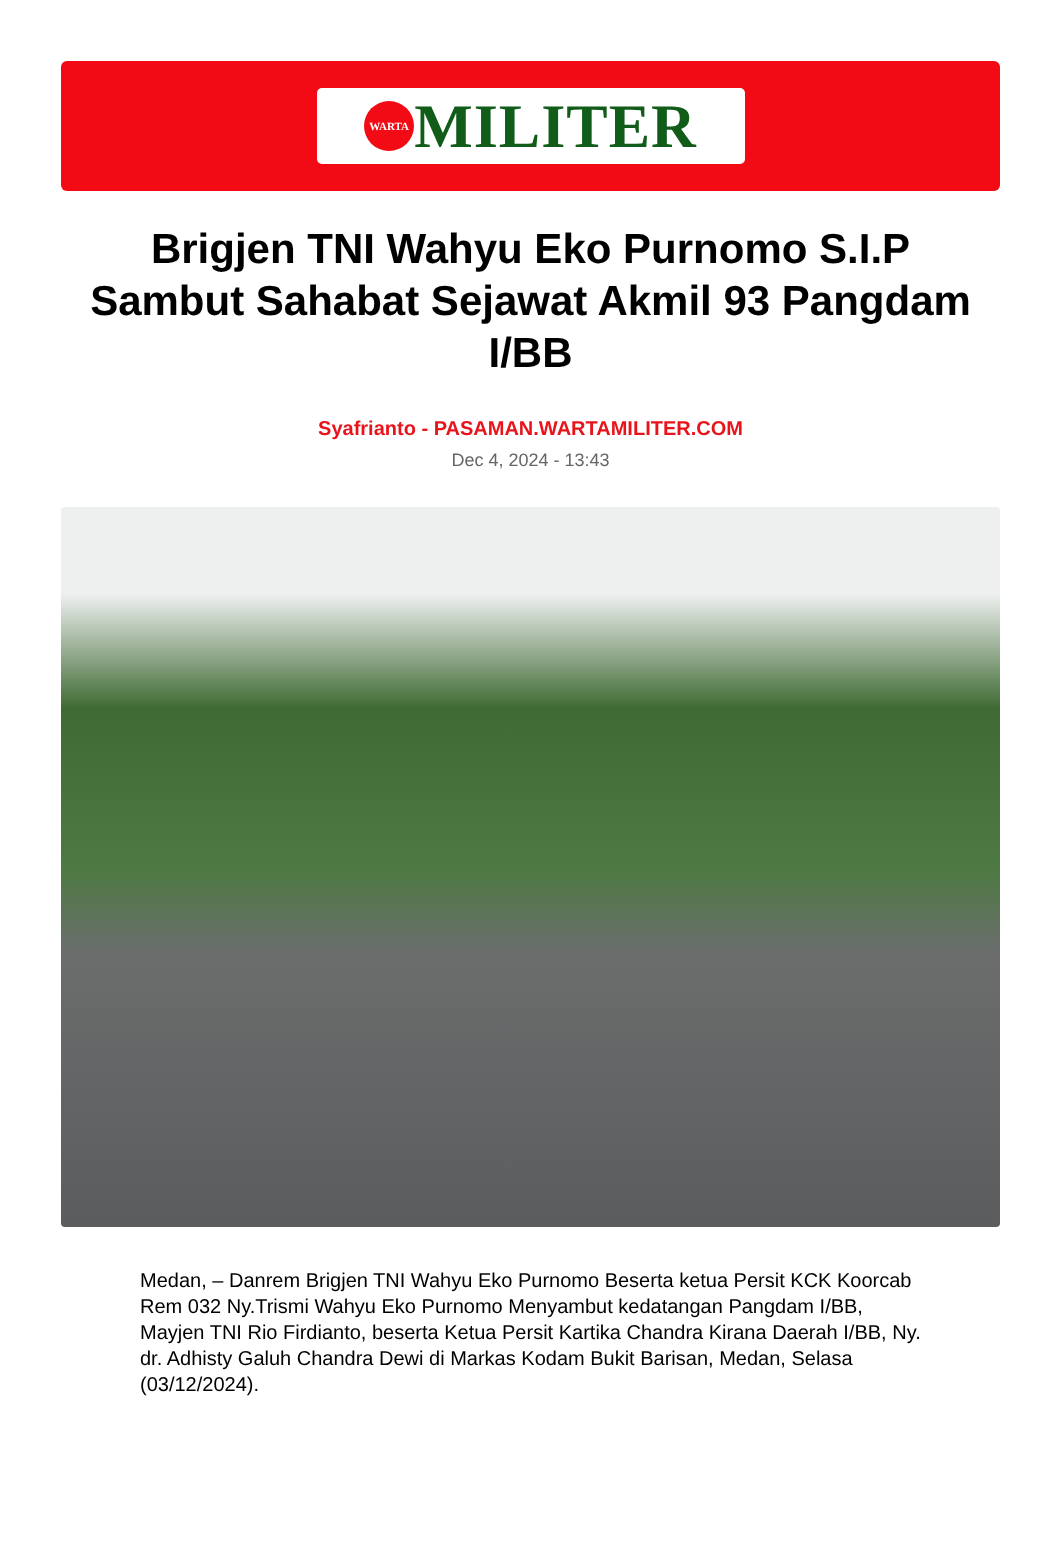WARTA
MILITER
Brigjen TNI Wahyu Eko Purnomo S.I.P Sambut Sahabat Sejawat Akmil 93 Pangdam I/BB
Syafrianto - PASAMAN.WARTAMILITER.COM
Dec 4, 2024 - 13:43
Medan, – Danrem Brigjen TNI Wahyu Eko Purnomo Beserta ketua Persit KCK Koorcab Rem 032 Ny.Trismi Wahyu Eko Purnomo Menyambut kedatangan Pangdam I/BB, Mayjen TNI Rio Firdianto, beserta Ketua Persit Kartika Chandra Kirana Daerah I/BB, Ny. dr. Adhisty Galuh Chandra Dewi di Markas Kodam Bukit Barisan, Medan, Selasa (03/12/2024).